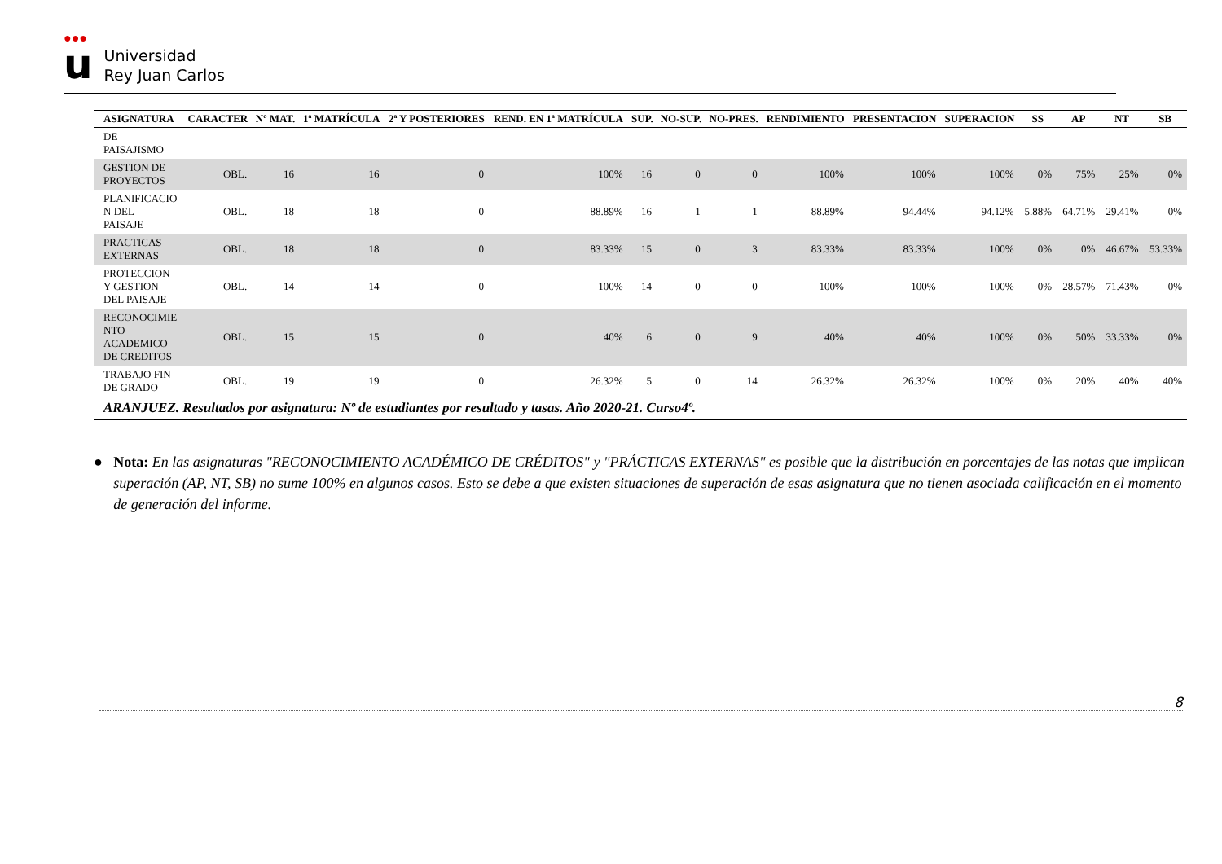●●●
u
Universidad
Rey Juan Carlos
| ASIGNATURA | CARACTER | Nº MAT. | 1ª MATRÍCULA | 2ª Y POSTERIORES | REND. EN 1ª MATRÍCULA | SUP. | NO-SUP. | NO-PRES. | RENDIMIENTO | PRESENTACION | SUPERACION | SS | AP | NT | SB |
| --- | --- | --- | --- | --- | --- | --- | --- | --- | --- | --- | --- | --- | --- | --- | --- |
| DE PAISAJISMO | | | | | | | | | | | | | | | |
| GESTION DE PROYECTOS | OBL. | 16 | 16 | 0 | 100% | 16 | 0 | 0 | 100% | 100% | 100% | 0% | 75% | 25% | 0% |
| PLANIFICACIO N DEL PAISAJE | OBL. | 18 | 18 | 0 | 88.89% | 16 | 1 | 1 | 88.89% | 94.44% | 94.12% | 5.88% | 64.71% | 29.41% | 0% |
| PRACTICAS EXTERNAS | OBL. | 18 | 18 | 0 | 83.33% | 15 | 0 | 3 | 83.33% | 83.33% | 100% | 0% | 0% | 46.67% | 53.33% |
| PROTECCION Y GESTION DEL PAISAJE | OBL. | 14 | 14 | 0 | 100% | 14 | 0 | 0 | 100% | 100% | 100% | 0% | 28.57% | 71.43% | 0% |
| RECONOCIMIE NTO ACADEMICO DE CREDITOS | OBL. | 15 | 15 | 0 | 40% | 6 | 0 | 9 | 40% | 40% | 100% | 0% | 50% | 33.33% | 0% |
| TRABAJO FIN DE GRADO | OBL. | 19 | 19 | 0 | 26.32% | 5 | 0 | 14 | 26.32% | 26.32% | 100% | 0% | 20% | 40% | 40% |
| ARANJUEZ. Resultados por asignatura: Nº de estudiantes por resultado y tasas. Año 2020-21. Curso4º. | | | | | | | | | | | | | | | |
● Nota: En las asignaturas "RECONOCIMIENTO ACADÉMICO DE CRÉDITOS" y "PRÁCTICAS EXTERNAS" es posible que la distribución en porcentajes de las notas que implican superación (AP, NT, SB) no sume 100% en algunos casos. Esto se debe a que existen situaciones de superación de esas asignatura que no tienen asociada calificación en el momento de generación del informe.
8